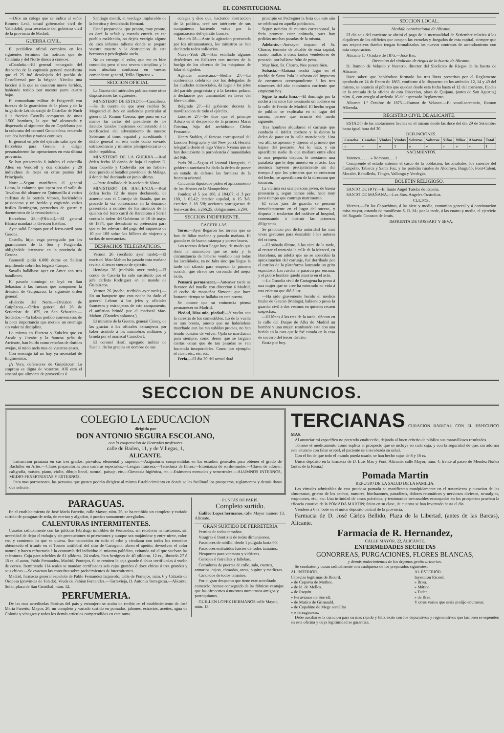EL CONSTITUCIONAL
—Dice un colega que se indica al señor Romero Leal, actual gobernador civil de Valladolid, para secretario del gobierno civil de la provincia de Madrid.
GUERRA CIVIL.
El periódico oficial completa en los siguientes términos las noticias que de Cataluña y del Norte dimos á conocer:
«Cataluña.—El general encargado del despacho de la capitanía general manifiesta que el 25 fué desalojado del pueblo de Castelltersol por la brigada Nicolau una faccion á la que se causaron nueve heridos, habiendo tenido por nuestra parte cuatro bajas.
El comandante militar de Puigcerdá con fuerzas de la guarnicion de la plaza y de la brigada de Lérida arrojó de Castellar de Nuch á la faccion Castells compuesta de unos 1.500 hombres, la que fué alcanzada y dispersada al siguiente dia en Capdebaus por la columna del coronel Goicoechea, teniendo esta dos heridos y varios contusos.
El general en jefe del ejército salió ayer de Barcelona para Gerona á dirigir personalmente las operaciones en esta última provincia.
Se han presentado á indulto el cabecilla Altes en Vendrell y dos oficiales y 20 individuos de tropa en otros puntos del Principado.
Norte.—Segun manifiesta el general Loma, la columna que opera por el valle de Tovalina dió alcance en Quintanilla á varios carlistas de la partida Vitores, haciéndoles prisioneros y un herido y cogiendo varios fusiles Remington, pertrechos de guerra y documentos de la recaudacion.»
Barcelona 28.—(Oficial).—El general Blanco mandará la division Estéban.
Ayer salió Campos por el ferro-carril para Gerona.
Castells, hijo, vaga perseguido por las guarniciones de la Seo y Puigcerdá, obligándole internarse en la provincia de Gerona.
Gamundi pidió 6.000 duros en Sallent impidiendo cobrarlos brigada Campo.
Savalls hallábase ayer en Amer con tres batallones.
El pasado domingo se leyó en San Sebastian á las fuerzas que componen la division de Guipúzcoa, la siguiente órden general:
«Ejército del Norte.—Division de Guipúzcoa.—Orden general del 26 de Setiembre de 1875, en San Sebastian.—Soldados.—Ya habeis podido convenceros de la poca importancia que merece un enemigo sin valor ni disciplina.
Lo mismo en Elatzeta y Zubelzu que en Arcale y Urcabe y la famosa peña de Arricarte, han huido como rebaños de tímidas ovejas, al ruido nada mas de vuestros pasos.
Con enemigo tal no hay ya necesidad de fingimientos.
¡A Vera, defensores de Guipúzcoa! La empresa es digna de vosotros. Allí está el arsenal que alimenta de proyectiles á
Santiago mendi, el verdugo implacable de la heróica y desdichada Hernani.
Estad preparados, que pronto, muy pronto, os daré la señal: y cuando entreis en ese pueblo maldecido, no dejeis vestigio alguno de esos infames talleres donde se prepara vuestra muerte y la destruccion de este hermoso y privilegiado suelo.
No os encargo el valor, que me es bien conocido; pero sí una severa disciplina y la mas absoluta confianza en vuestro comandante general, Trillo Figueroa.»
SECCION OFICIAL
La Gaceta del miércoles publica entre otras disposiciones las siguientes:
MINISTERIO DE ESTADO.—Cancillería.—Se da cuenta de que ayer recibió Su Magestad el Rey en audiencia particular al general D. Ramon Corona, que puso en sus manos las cartas del presidente de los Estados Unidos mejicanos contestando á la notificacion del advenimiento de nuestro Soberano al trono español y acreditando á dicho general en esta córte como enviado extraordinario y ministro plenipotenciario de dicha república.
MINISTERIO DE LA GUERRA.—Real órden fecha 18 dando de baja al capitan D. Juan Copello y Codevilla por no haberse incorporado al batallon provincial de Málaga, á donde fué destinado en junio último.
—Parte detallado de la accion de Viana.
MINISTERIO DE HACIENDA.—Real órden fecha 12 de mayo declarando, de acuerdo con el Consejo de Estado, que no procede la via contenciosa en la demanda presentada á nombre de los síndicos de la quiebra del ferro carril de Barcelona á Sarriá contra la órden del Gobierno de 10 de mayo de 1874, que desestimó su pretension para que se les relevara del pago del impuesto de 10 por 100 sobre los billetes de viajeros y tarifas de mercancías.
DESPACHOS TELEGRAFICOS.
Vernon 26 (recibido ayer tarde).—El mariscal Mac-Mahon ha pasado esta mañana revista al tercer cuerpo de ejército.
Hendaya 26 (recibido ayer tarde).—El conde de Caserta ha sido sustituido por el jefe carlista Rodriguez en el mando de Guipúzcoa.
Vernon 26 (noche, recibido ayer tarde).—En un banquete que esta noche ha dado el general Lebrun á los jefes y oficiales franceses y extranjeros de este campamento, el anfitrion brindó por el mariscal Mac-Mahon. (Grandes aplausos.)
El ministro de la Guerra, general Cissey, da las gracias á los oficiales extranjeros por haber asistido á las maniobras militares y brinda por el mariscal Canrobert.
El coronel Haaf, agregado militar de Suecia, da las gracias en nombre de sus
colegas y dice que, haciendo abstraccion de la política, creé ser intérprete de sus compañeros haciendo votos por la organizacion del ejército francés.
Munich 28.—Ante la agitacion provocada por los ultramontanos, los ministros se han declarado todos solidarios.
Nueva-York 28.—Han estallado algunos desórdenes en Fallziver con motivo de la huelga de los obreros de las máquinas de hilar el algodon.
Agencia americana.—Berlin 27.—La conferencia celebrada por los delegados de las ciudades comerciales, dá lugar á los jefes del partido progresista y á la faccion polaca, á declararse por unanimidad en favor del libre-cambio.
Belgrado 27.—El gobierno decreta la movilizacion de todo el ejército.
Lóndres 27.—Se dice que el principe Arturo es el desposado de la princesa María Cristina, hija del archiduque Cárlos Fernando.
Henry Stabley, el famoso corresponsal del London Telégraphe y del New yorck Herald, telegrafía desde el lago Vitoria Nyama que se han descubierto la porcedencia ó manantiales del Nilo.
Paris 28.—Segun el Journal Hongrois, el gobierno austriaco ha dado la órden de poner en estado de defensa las fortaleza de la frontera oriental.
Cincuenta diputados piden el aplazamiento de los debates en la Skouptchina.
Fondos: el 5 por 100, á 104,07; el 3 por 100, á 65,42; interior español, á 15 3/8; exterior, á 18 5/8; acciones portuguesas de ferro-carriles, á 266,25; obligaciones, á 290.
SECCION INDIFERENTE.
GACETILLAS.
Toros.—Ayer llegaron los toretes que se han de lidiar mañana y pasado mañana. El ganado es de buena estampa y parece bravo.
Los toreros deben llegar hoy; de modo que dada la animacion que se nota y la circunstancia de haberse vendido casi todas las localidades, ya no falta sino que llegue la tarde del sábado para empezar la primera corrida, que ofrece ser coronada del mejor éxito.
Pensará permanecer.—Anteayer tarde se llevaron del muelle con direccion á Madrid, el coche de monseñor Simeoni que hace bastante tiempo se hallaba en este puerto.
Se conoce que su eminencia piensa permanecer en Madrid.
Piedad, Dios mio, piedad!—Y vuelta con la carestía de los comestibles. Lo de la vuelta es una broma, puesto que no habiéndose marchado aun los tan subidos precios, no han tenido ocasion de volver. Ojalá se marcharan para siempre, como deseo que se larguen ciertas cosas que de tan pesadas se van haciendo insoportables. Como por ejemplo, el cicer, etc., etc. etc.
Feria.—El dia 20 del actual dará
principio en Pedreguer la feria que este año se celebrará en aquella poblacion.
Segun noticias de nuestro corresponsal, la feria promete estar animada, pues hay pedidas muchas paradas de la misma.
Adelante.—Anteayer impuso el Sr. Chorro, teniente de alcalde de esta capital, cuatro multas á otros tantos vendedores de pescado, por hallarse falto de peso.
Muy bien, Sr. Chorro. Nos parece bien.
Subasta.—Mañana tendrá lugar en el pueblo de Santa Pola la subasta del impuesto de consumos correspondiente á los tres trimestres del año económico corriente que empiezan hoy.
Sigue la mala luna.—El domingo por la noche á las once fué asesinado un cochero en la calle de Ferráz de Madrid. El hecho segun de público se explicaba en el lugar del suceso, parece que ocurrió del modo siguiente:
Tres hombres alquilaron el carruaje que conducia el infeliz cochero y le dieron la órden de parar en la calle mencionada. Una vez allí, se apearon y dijeron al primero que bajase del pescante. Así lo hizo, y sin apercibirse nadie de que mediara entre ellos la mas pequeña disputa, le asestaron una puñalada que le dejó muerto en el acto. Los asesinos huyeron precipitamente sin dar tiempo á que los primeros que se enteraron del hecho, se apercibiesen de la direccion que tomaron.
La víctima era una persona jóven, de buena presencia y, segun hemos oido, hace muy poco tiempo que contrajo matrimonio.
El señor juez de guardia se personó inmediatamente en el lugar del suceso, y dispuso la traslacion del cadáver al hospital, comenzando á instruir las primeras diligencias.
Se practican por dicha autoridad las mas vivas gestiones para descubrir á los autores del crímen.
—El sábado último, á las siete de la tarde, al cruzar el tram-via la calle de la Merced, en Barcelona, un infeliz que no se apercibió la aproximacion del carruaje, fué derribado por el estribo de la plataforma lanzando un grito espantoso. Las ruedas le pasaron por encima, y el pobre hombre quedó muerto en el acto.
—La Guardia civil de Cartagena ha preso á una mujer que se cree ha enterrado en vida á una criatura que dió á luz.
—Ha sido gravemente herido el médico titular de Gaucin (Málaga), habiendo preso la guardia civil á dos vecinos en quienes recaen sospechas.
—El lúnes á las tres de la tarde, riñeron en la calle del Duque de Alba de Madrid un hombre y una mujer, resultando esta con una herida en la cara que le fué curada en la casa de socorro del tercer distrito.
Basta por hoy.
SECCION LOCAL.
Alcaldía constitucional de Alicante.
El dia seis del corriente se abrirá el pago de la mensualidad de Setiembre relativa á los alquileres de los edificios que ocupan las escuelas y Juzgados de esta capital, siempre que sus respectivos dueños tengan formalizados los nuevos contratos de arrendamiento con esta corporacion.
Alicante 1.º Octubre de 1875.—José Bas.
Direccion del sindicato de riegos de la huerta de Alicante.
D. Ramon de Velasco y Navarro, director del Sindicato de Riegos de la huerta de Alicante.
Hace saber: que habiéndose formado las tres listas prescritas por el Reglamento aprobado en 24 de Enero de 1865, conforme á lo dispuesto en los artículos 12, 14 y 49 del mismo, se anuncia al público que quedan desde esta fecha hasta el 12 del corriente, fijadas en la antesala de la oficina de esta Direccion, plaza de Quijano, (antes de San Agustin,) núm. 6, con arreglo al artículo 16 del espresado Reglamento.
Alicante 1.º Octubre de 1875.—Ramon de Velasco.—El vocal-secretario, Ramon Alberola.
REGISTRO CIVIL DE ALICANTE.
ESTADO de las anotaciones hechas en el mismo desde las doce del dia 29 de Setiembre hasta igual hora del 30
DEFUNCIONES.
| Casados | Casadas | Viudos | Viudas | Solteros | Solteras | Niños | Niñas | Abortos | Total |
| --- | --- | --- | --- | --- | --- | --- | --- | --- | --- |
| » | » | » | 1 | » | » | » | » | » | 1 |
NACIMIENTOS.
Varones. . . . . » Hembras. . . 1
Comprende el estado anterior el casco de la poblacion, los arrabales, los caseríos del Campello, Tabarca y Santa Faz, y las partidas rurales de Alcoraya, Burguñó, Font-Calent, Moralet, Rebolledo, Tánger, Vallonga y Verdegás.
BOLETIN RELIGIOSO.
SANTO DE HOY.—El Santo Angel Tutelar de España.
SANTO DE MAÑANA.—Los Stos. Angeles Custodios.
CULTOS.
Viernes.—En las Capuchinas, á las siete y media, comunion general y á continuacion misa mayor, estando de manifiesto S. D. M.: por la tarde, á las cuatro y media, el ejercicio del Sagrado Corazon de Jesús.
IMPRENTA DE GOSSART Y SEVA.
SECCION DE ANUNCIOS.
COLEGIO LA EDUCACION
dirigido por
DON ANTONIO SEGURA ESCOLANO,
con la cooperacion de ilustrados profesores
calle de Bailen, 11, y de Villegas, 1,
ALICANTE.
Instruccion primaria en sus tres grados: párvulos, elemental y superior.—Asignaturas comprendidas en los estudios generales para obtener el grado de Bachiller en Artes.—Clases preparatorias para carreras especiales.—Lengua francesa.—Teneduría de libros.—Enseñanza de sordo-mudos.—Clases de adorno: caligrafía, música, piano, violin, dibujo lineal, natural, paisaje, etc.—Gimnasia higiénica, etc.—Exámenes menuales y semestrales.—ALUMNOS INTERNOS, MEDIO-PENSIONISTAS Y ESTERNOS.
Para mas pormenores, las personas que gusten podrán dirigirse al mismo Establecimiento en donde se les facilitará los prospectos, reglamentos y demás datos que solicite.
PARAGUAS.
En el establecimiento de José María Parreño, calle Mayor, núm. 26, se ha recibido un completo y variado surtido de paraguas de seda, de merino y algodon, á precios sumamente arreglados.
CALENTURAS INTERMITENTES.
Curadas radicalmente con las píldoras febrífugo infalibles de Fernandez, sin recidivas ni trastornos, sin necesidad de dejar el trabajo y sin precauciones ni privaciones y aunque sea mojándose y entre nieve, calor, etc. y comiendo lo que se quiera. Son conocidas en todo el orbe y rivalizan con todos los remedios obteniendo el triunfo en el Torneo antifebril del sitio de Cartagena; abren el apetito, devuelven el color natural y hacen refractaria á la economía del individuo al miasma palúdico, evitando así el que vuelvan las calenturas. Caja para rebeldes de 81 píldoras, 24 reales. Para benignas de 40 píldoras, 12 rs., librando 27 ó 15 rs. al autor, Pablo Fernandez, Madrid, Pontejos, 6, se remiten la caja grande ó chica certificadas á vuelta de correo. Remitiendo 114 reales se mandan certificadas seis cajas grandes ó doce chicas ó tres grandes y seis chicas.—Se evacuan las consultas sobre padecimientos de intermitentes.
Madrid, farmacia general española de Pablo Fernandez Izquierdo, calle de Pontejos, núm. 6 y Calzada de Oropesa (provincia de Toledo), Viuda de Fabian Fernandez.—Torrevieja, D. Antonio Torregrosa.—Alicante, Soler, plaza de San Cristóbal, núm. 12.
PERFUMERIA.
De las mas acreditadas fábricas del pais y estranjero se acaba de recibir en el establecimiento de José María Parreño, Mayor, 26, un completo y variado surtido en pomadas, jabones, estractos, aceites, agua de Colonia y vinagres y todos los demás artículos comprendidos en este ramo.
PUNTAS DE PARIS.
Completo surtido.
Galileo Lopez hermanos, calle Mayor número 13, Alicante.
GRAN SURTIDO DE FERRETERIA
Pernios de todos tamaños.
Visagras ó frontizas de todas dimensiones.
Pasadores de rabillo, desde 1 pulgada hasta 60.
Pasadores embutidos fuertes de todos tamaños.
Picaportes para ventanas y vidrieras.
Cerrojos ó forrellats y fallebas.
Cerraduras de puertas de calle, sala, cuartos, armarios, cajon, cómodas, arcas, pupitre y medieras.
Candados de todos tamaños.
Por el gran despacho que tiene este acreditado comercio, hemos conseguido de las fábricas ventajas que las ofrecemos á nuestros numerosos amigos y parroquianos.
GUILLEN LOPEZ HERMANOS calle Mayor, núm. 13.
TERCIANAS CURACION RADICAL CON EL ESPECIFICO MAS.
Al anunciar mi específico no pretendo enaltecerlo, dejando al buen criterio de público sus maravillosos resultados.
Tómese el medicamento como esplica el prospecto que se incluye en cada caja, y con la seguridad de que, sin adornar este anuncio con falso oropel, el paciente se á recobrada su salud.
Con el fin de que todo el mundo pueda usarle, se han hecho cajas de 8 y 16 rs.
Unico depósito en la farmacia de D. Luis Mas y Font, Alicante, calle Mayor, núm. 4, frente al paseo de Mendez Nuñez (antes de la Reina.)
Pomada Martin
REFUGIO DE LA SALUD DE LA FAMILIA.
Las virtudes admirables de esta preciosa pomada se manifiestan mu­rápidamente en el tratamiento y curacion de las almorranas, grietas de los pechos, tumores, hinchazones, panadizos, dolores reumáticos y nerviosos diviesos, neuralgias, erupciones, etc., etc. Una infinidad de casos prácticos, y testimonios irrecusables estampados en los prospectos prueban la eficacia curativa de la POMADA MARTIN; única en su clase, de cuantas se han inventado hasta el dia.
Véndese á 6 rs. bote en el único depósito central de la provincia.
Farmacia de D. José Cárlos Bellido, Plaza de la Libertad, (antes de las Barcas), Alicante.
Farmacia de R. Hernandez,
CALLE MAYOR, 22, ALICANTE.
ENFERMEDADES SECRETAS
GONORREAS, PURGACIONES, FLORES BLANCAS,
y demás padecimientos de los órganos genito urinarios.
Se combaten y curan radicalmente con cualquiera de los preparados siguientes:
AL INTERIOR.
Cápsulas legítimas de Ricord.
» de Copaiva de Mothes.
» de id. de Melles.
» de Raquin.
» Peruvianas de Sorrell.
» de Matico de Grimauld.
» de Copabine de Mege sencillas
» » ferruginosas.
AL ESTERIOR.
Inyeccion Ricord.
» Brou.
» Mático.
» Tadet.
» de Brea.
Y otros varios que seria prolijo enumerar.
Debe auxiliarse la curacion para su mas rápido y feliz éxito con los depurativos y regenerativos que tambien se espenden en esta oficina y cuya legitimidad se garantiza.